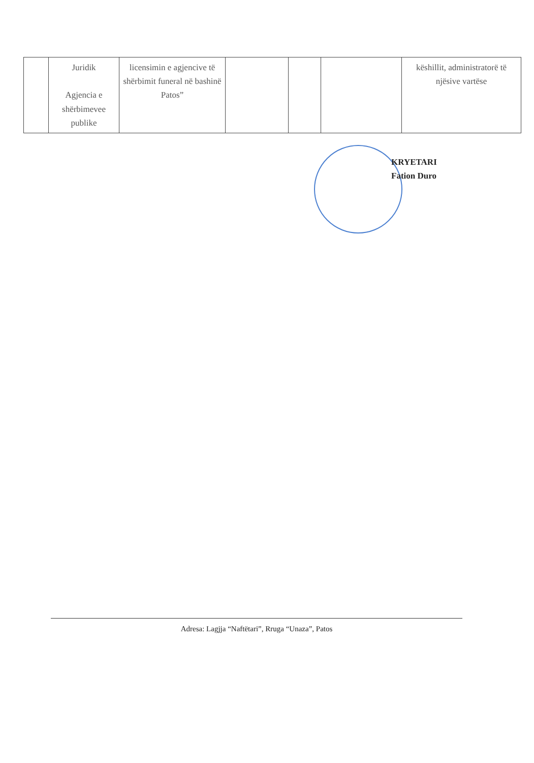| | Juridik Agjencia e shërbimevee publike | licensimin e agjencive të shërbimit funeral në bashinë Patos” | | | | këshillit, administratorë të njësive vartëse |
KRYETARI
Fation Duro
Adresa: Lagjja “Naftëtari”, Rruga “Unaza”, Patos